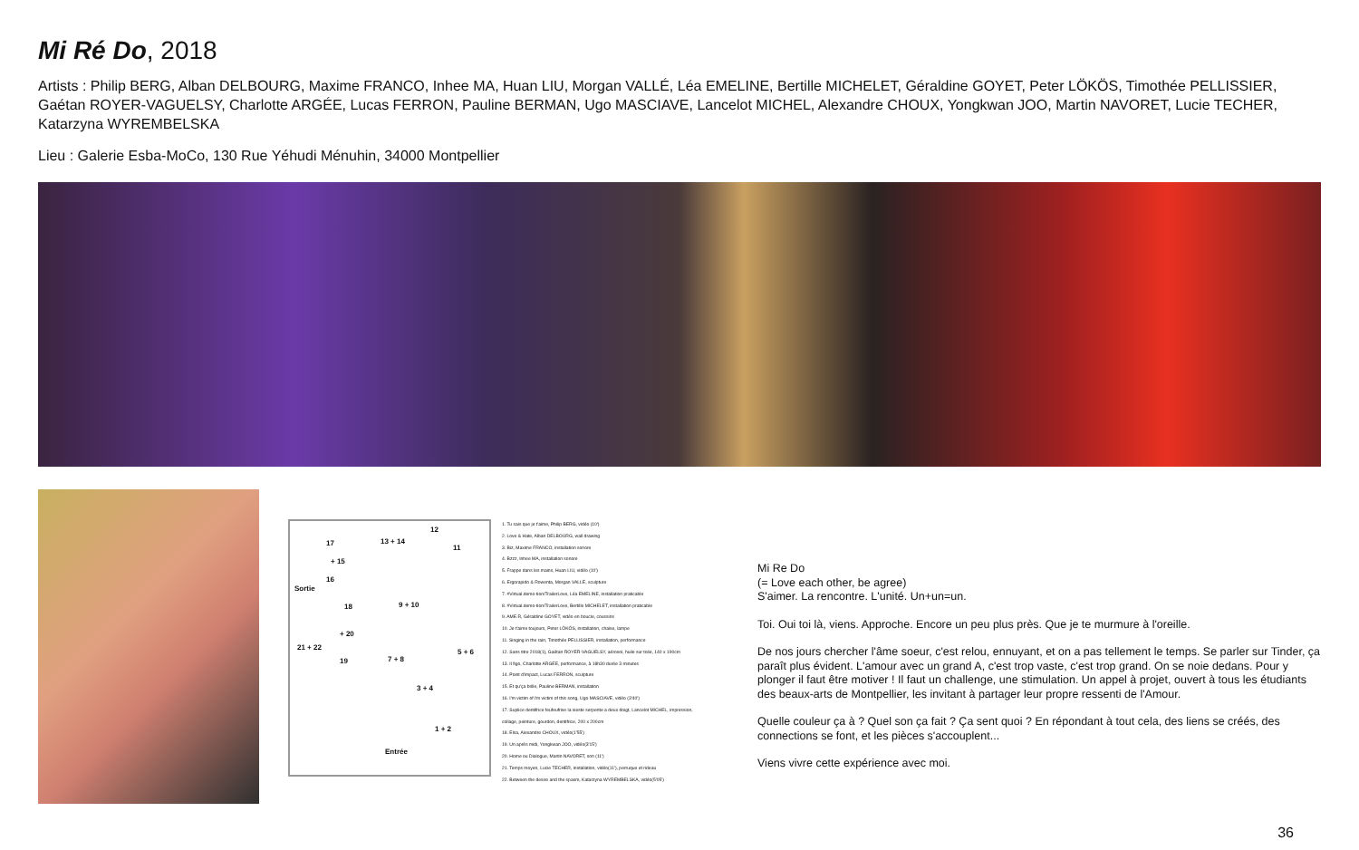Mi Ré Do, 2018
Artists : Philip BERG, Alban DELBOURG, Maxime FRANCO, Inhee MA, Huan LIU, Morgan VALLÉ, Léa EMELINE, Bertille MICHELET, Géraldine GOYET, Peter LÖKÖS, Timothée PELLISSIER, Gaétan ROYER-VAGUELSY, Charlotte ARGÉE, Lucas FERRON, Pauline BERMAN, Ugo MASCIAVE, Lancelot MICHEL, Alexandre CHOUX, Yongkwan JOO, Martin NAVORET, Lucie TECHER, Katarzyna WYREMBELSKA
Lieu : Galerie Esba-MoCo, 130 Rue Yéhudi Ménuhin, 34000 Montpellier
17 13 + 14
12
11
+ 15
16
18 9 + 10
+ 20
21 + 22
19 7 + 8
5 + 6
3 + 4
1 + 2
Sortie
Entrée
1. Tu sais que je t'aime, Philip BERG, vidéo (10')
2. Love & Hate, Alban DELBOURG, wall drawing
3. Biz, Maxime FRANCO, installation sonore
4. Bzzz, Inhee MA, installation sonore
5. Frappe dans les mains, Huan LIU, vidéo (10')
6. Ergorapido & Rowenta, Morgan VALLÉ, sculpture
7. #Virtual.demo-tion/TrailerLove, Léa EMELINE, installation praticable
8. #Virtual.demo-tion/TrailerLove, Bertille MICHELET, installation praticable
9. AME.R, Géraldine GOYET, vidéo en boucle, coussins
10. Je t'aime toujours, Peter LÖKÖS, installation, chaise, lampe
11. Singing in the rain, Timothée PELLISSIER, installation, performance
12. Sans titre 2018(1), Gaétan ROYER-VAGUELSY, aérosol, huile sur toile, 140 x 190cm
13. Il figo, Charlotte ARGÉE, performance, à 18h30 durée 3 minutes
14. Point d'impact, Lucas FERRON, sculpture
15. Et qu'ça brille, Pauline BERMAN, installation
16. I'm victim of i'm victim of this song, Ugo MASCIAVE, vidéo (3'40')
17. Suplice dentifrice feufeufrise la sieste serpente a deux doigt, Lancelot MICHEL, impression, collage, peinture, gourdon, dentifrice, 200 x 200cm
18. Elsa, Alexandre CHOUX, vidéo(1'55')
19. Un après midi, Yongkwan JOO, vidéo(3'15')
20. Home ou Dialogue, Martin NAVORET, son (11')
21. Temps moyen, Lucie TECHER, installation, vidéo(11'), perruque et rideau
22. Between the desire and the spasm, Katarzyna WYREMBELSKA, vidéo(5'05')
Mi Re Do
(= Love each other, be agree)
S'aimer. La rencontre. L'unité. Un+un=un.
Toi. Oui toi là, viens. Approche. Encore un peu plus près. Que je te murmure à l'oreille.
De nos jours chercher l'âme soeur, c'est relou, ennuyant, et on a pas tellement le temps. Se parler sur Tinder, ça paraît plus évident. L'amour avec un grand A, c'est trop vaste, c'est trop grand. On se noie dedans. Pour y plonger il faut être motiver ! Il faut un challenge, une stimulation. Un appel à projet, ouvert à tous les étudiants des beaux-arts de Montpellier, les invitant à partager leur propre ressenti de l'Amour.
Quelle couleur ça à ? Quel son ça fait ? Ça sent quoi ? En répondant à tout cela, des liens se créés, des connections se font, et les pièces s'accouplent...
Viens vivre cette expérience avec moi.
36